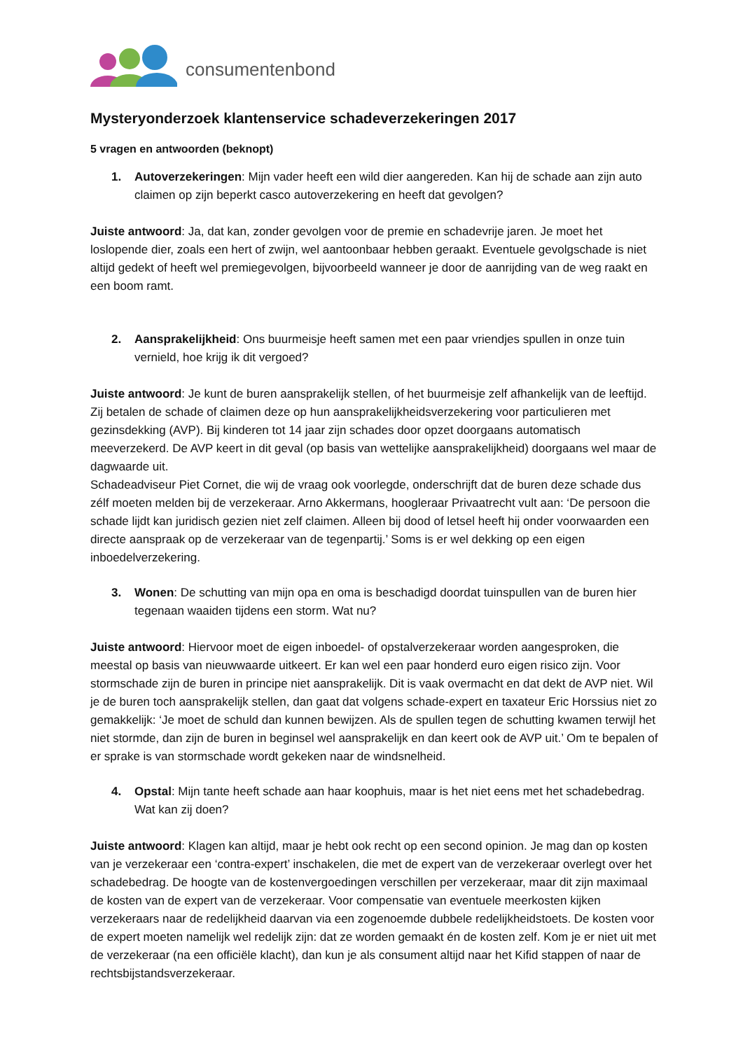consumentenbond
Mysteryonderzoek klantenservice schadeverzekeringen 2017
5 vragen en antwoorden (beknopt)
1. Autoverzekeringen: Mijn vader heeft een wild dier aangereden. Kan hij de schade aan zijn auto claimen op zijn beperkt casco autoverzekering en heeft dat gevolgen?
Juiste antwoord: Ja, dat kan, zonder gevolgen voor de premie en schadevrije jaren. Je moet het loslopende dier, zoals een hert of zwijn, wel aantoonbaar hebben geraakt. Eventuele gevolgschade is niet altijd gedekt of heeft wel premiegevolgen, bijvoorbeeld wanneer je door de aanrijding van de weg raakt en een boom ramt.
2. Aansprakelijkheid: Ons buurmeisje heeft samen met een paar vriendjes spullen in onze tuin vernield, hoe krijg ik dit vergoed?
Juiste antwoord: Je kunt de buren aansprakelijk stellen, of het buurmeisje zelf afhankelijk van de leeftijd. Zij betalen de schade of claimen deze op hun aansprakelijkheidsverzekering voor particulieren met gezinsdekking (AVP). Bij kinderen tot 14 jaar zijn schades door opzet doorgaans automatisch meeverzekerd. De AVP keert in dit geval (op basis van wettelijke aansprakelijkheid) doorgaans wel maar de dagwaarde uit.
Schadeadviseur Piet Cornet, die wij de vraag ook voorlegde, onderschrijft dat de buren deze schade dus zélf moeten melden bij de verzekeraar. Arno Akkermans, hoogleraar Privaatrecht vult aan: ‘De persoon die schade lijdt kan juridisch gezien niet zelf claimen. Alleen bij dood of letsel heeft hij onder voorwaarden een directe aanspraak op de verzekeraar van de tegenpartij.’ Soms is er wel dekking op een eigen inboedelverzekering.
3. Wonen: De schutting van mijn opa en oma is beschadigd doordat tuinspullen van de buren hier tegenaan waaiden tijdens een storm. Wat nu?
Juiste antwoord: Hiervoor moet de eigen inboedel- of opstalverzekeraar worden aangesproken, die meestal op basis van nieuwwaarde uitkeert. Er kan wel een paar honderd euro eigen risico zijn. Voor stormschade zijn de buren in principe niet aansprakelijk. Dit is vaak overmacht en dat dekt de AVP niet. Wil je de buren toch aansprakelijk stellen, dan gaat dat volgens schade-expert en taxateur Eric Horssius niet zo gemakkelijk: ‘Je moet de schuld dan kunnen bewijzen. Als de spullen tegen de schutting kwamen terwijl het niet stormde, dan zijn de buren in beginsel wel aansprakelijk en dan keert ook de AVP uit.’ Om te bepalen of er sprake is van stormschade wordt gekeken naar de windsnelheid.
4. Opstal: Mijn tante heeft schade aan haar koophuis, maar is het niet eens met het schadebedrag. Wat kan zij doen?
Juiste antwoord: Klagen kan altijd, maar je hebt ook recht op een second opinion. Je mag dan op kosten van je verzekeraar een ‘contra-expert’ inschakelen, die met de expert van de verzekeraar overlegt over het schadebedrag. De hoogte van de kostenvergoedingen verschillen per verzekeraar, maar dit zijn maximaal de kosten van de expert van de verzekeraar. Voor compensatie van eventuele meerkosten kijken verzekeraars naar de redelijkheid daarvan via een zogenoemde dubbele redelijkheidstoets. De kosten voor de expert moeten namelijk wel redelijk zijn: dat ze worden gemaakt én de kosten zelf. Kom je er niet uit met de verzekeraar (na een officiële klacht), dan kun je als consument altijd naar het Kifid stappen of naar de rechtsbijstandsverzekeraar.